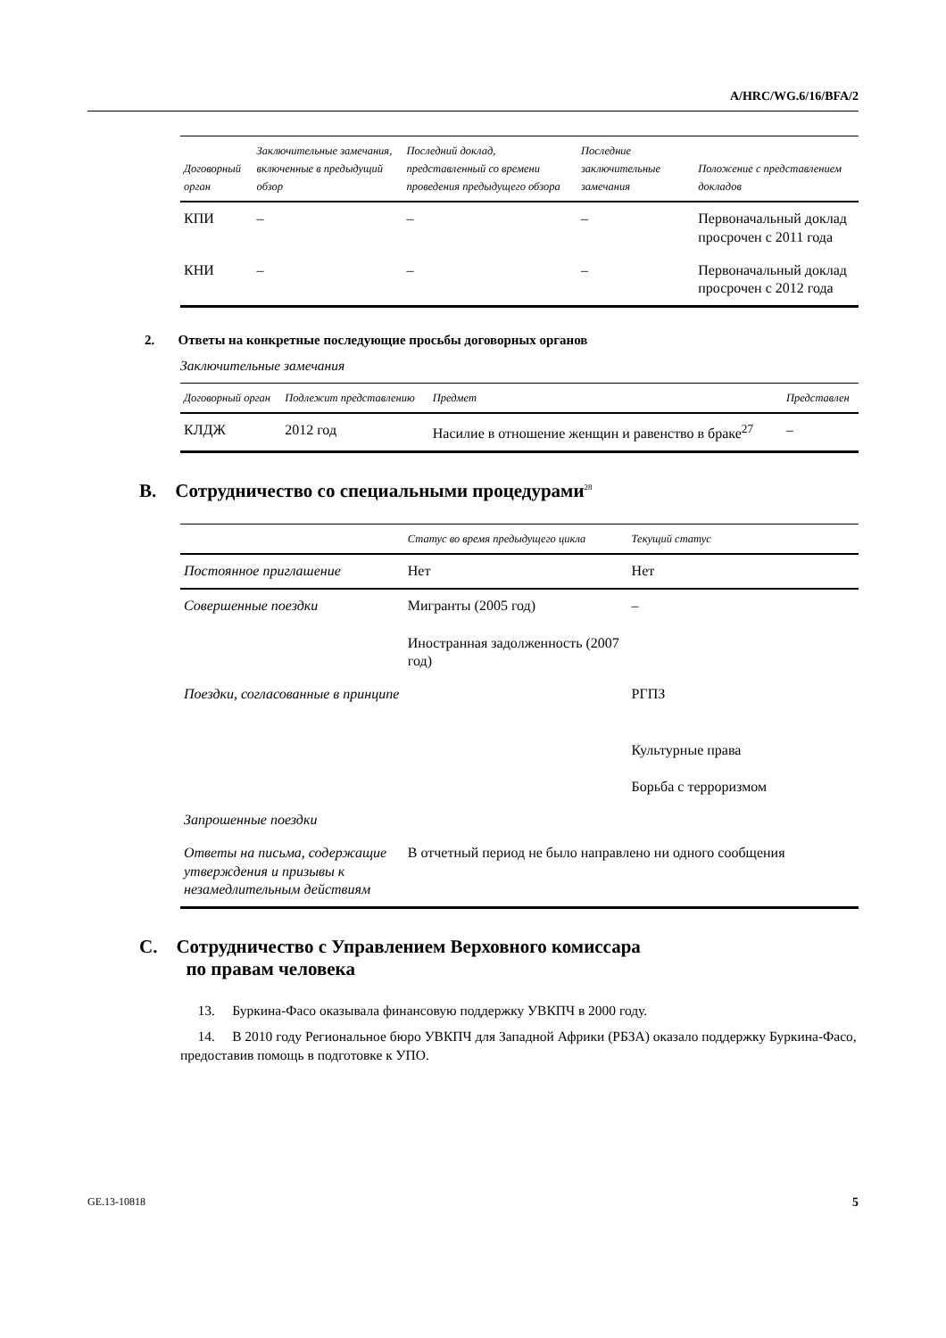A/HRC/WG.6/16/BFA/2
| Договорный орган | Заключительные замечания, включенные в предыдущий обзор | Последний доклад, представленный со времени проведения предыдущего обзора | Последние заключительные замечания | Положение с представлением докладов |
| --- | --- | --- | --- | --- |
| КПИ | – | – | – | Первоначальный доклад просрочен с 2011 года |
| КНИ | – | – | – | Первоначальный доклад просрочен с 2012 года |
2. Ответы на конкретные последующие просьбы договорных органов
Заключительные замечания
| Договорный орган | Подлежит представлению | Предмет | Представлен |
| --- | --- | --- | --- |
| КЛДЖ | 2012 год | Насилие в отношение женщин и равенство в браке<sup>27</sup> | – |
B. Сотрудничество со специальными процедурами<sup>28</sup>
| | Статус во время предыдущего цикла | Текущий статус |
| --- | --- | --- |
| Постоянное приглашение | Нет | Нет |
| Совершенные поездки | Мигранты (2005 год) Иностранная задолженность (2007 год) | – |
| Поездки, согласованные в принципе | | РГПЗ Культурные права Борьба с терроризмом |
| Запрошенные поездки | | |
| Ответы на письма, содержащие утверждения и призывы к незамедлительным действиям | В отчетный период не было направлено ни одного сообщения | |
C. Сотрудничество с Управлением Верховного комиссара
по правам человека
13. Буркина-Фасо оказывала финансовую поддержку УВКПЧ в 2000 году.
14. В 2010 году Региональное бюро УВКПЧ для Западной Африки (РБЗА) оказало поддержку Буркина-Фасо, предоставив помощь в подготовке к УПО.
GE.13-10818 5